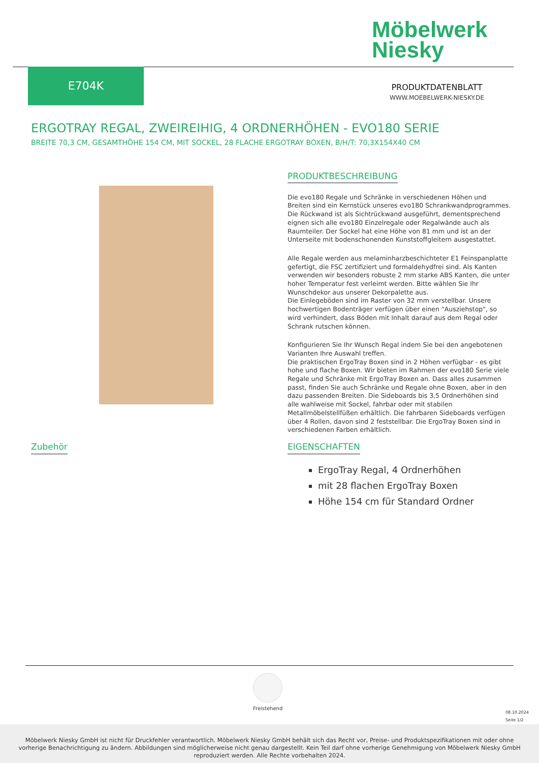Möbelwerk
Niesky
E704K
PRODUKTDATENBLATT
WWW.MOEBELWERK-NIESKY.DE
ERGOTRAY REGAL, ZWEIREIHIG, 4 ORDNERHÖHEN - EVO180 SERIE
BREITE 70,3 CM, GESAMTHÖHE 154 CM, MIT SOCKEL, 28 FLACHE ERGOTRAY BOXEN, B/H/T: 70,3X154X40 CM
PRODUKTBESCHREIBUNG
Die evo180 Regale und Schränke in verschiedenen Höhen und Breiten sind ein Kernstück unseres evo180 Schrankwandprogrammes. Die Rückwand ist als Sichtrückwand ausgeführt, dementsprechend eignen sich alle evo180 Einzelregale oder Regalwände auch als Raumteiler. Der Sockel hat eine Höhe von 81 mm und ist an der Unterseite mit bodenschonenden Kunststoffgleitern ausgestattet.
Alle Regale werden aus melaminharzbeschichteter E1 Feinspanplatte gefertigt, die FSC zertifiziert und formaldehydfrei sind. Als Kanten verwenden wir besonders robuste 2 mm starke ABS Kanten, die unter hoher Temperatur fest verleimt werden. Bitte wählen Sie Ihr Wunschdekor aus unserer Dekorpalette aus.
Die Einlegeböden sind im Raster von 32 mm verstellbar. Unsere hochwertigen Bodenträger verfügen über einen "Ausziehstop", so wird verhindert, dass Böden mit Inhalt darauf aus dem Regal oder Schrank rutschen können.
Konfigurieren Sie Ihr Wunsch Regal indem Sie bei den angebotenen Varianten Ihre Auswahl treffen.
Die praktischen ErgoTray Boxen sind in 2 Höhen verfügbar - es gibt hohe und flache Boxen. Wir bieten im Rahmen der evo180 Serie viele Regale und Schränke mit ErgoTray Boxen an. Dass alles zusammen passt, finden Sie auch Schränke und Regale ohne Boxen, aber in den dazu passenden Breiten. Die Sideboards bis 3,5 Ordnerhöhen sind alle wahlweise mit Sockel, fahrbar oder mit stabilen Metallmöbelstellfüßen erhältlich. Die fahrbaren Sideboards verfügen über 4 Rollen, davon sind 2 feststellbar. Die ErgoTray Boxen sind in verschiedenen Farben erhältlich.
Zubehör
EIGENSCHAFTEN
ErgoTray Regal, 4 Ordnerhöhen
mit 28 flachen ErgoTray Boxen
Höhe 154 cm für Standard Ordner
Freistehend
08.10.2024
Seite 1/2
Möbelwerk Niesky GmbH ist nicht für Druckfehler verantwortlich. Möbelwerk Niesky GmbH behält sich das Recht vor, Preise- und Produktspezifikationen mit oder ohne
vorherige Benachrichtigung zu ändern. Abbildungen sind möglicherweise nicht genau dargestellt. Kein Teil darf ohne vorherige Genehmigung von Möbelwerk Niesky GmbH
reproduziert werden. Alle Rechte vorbehalten 2024.